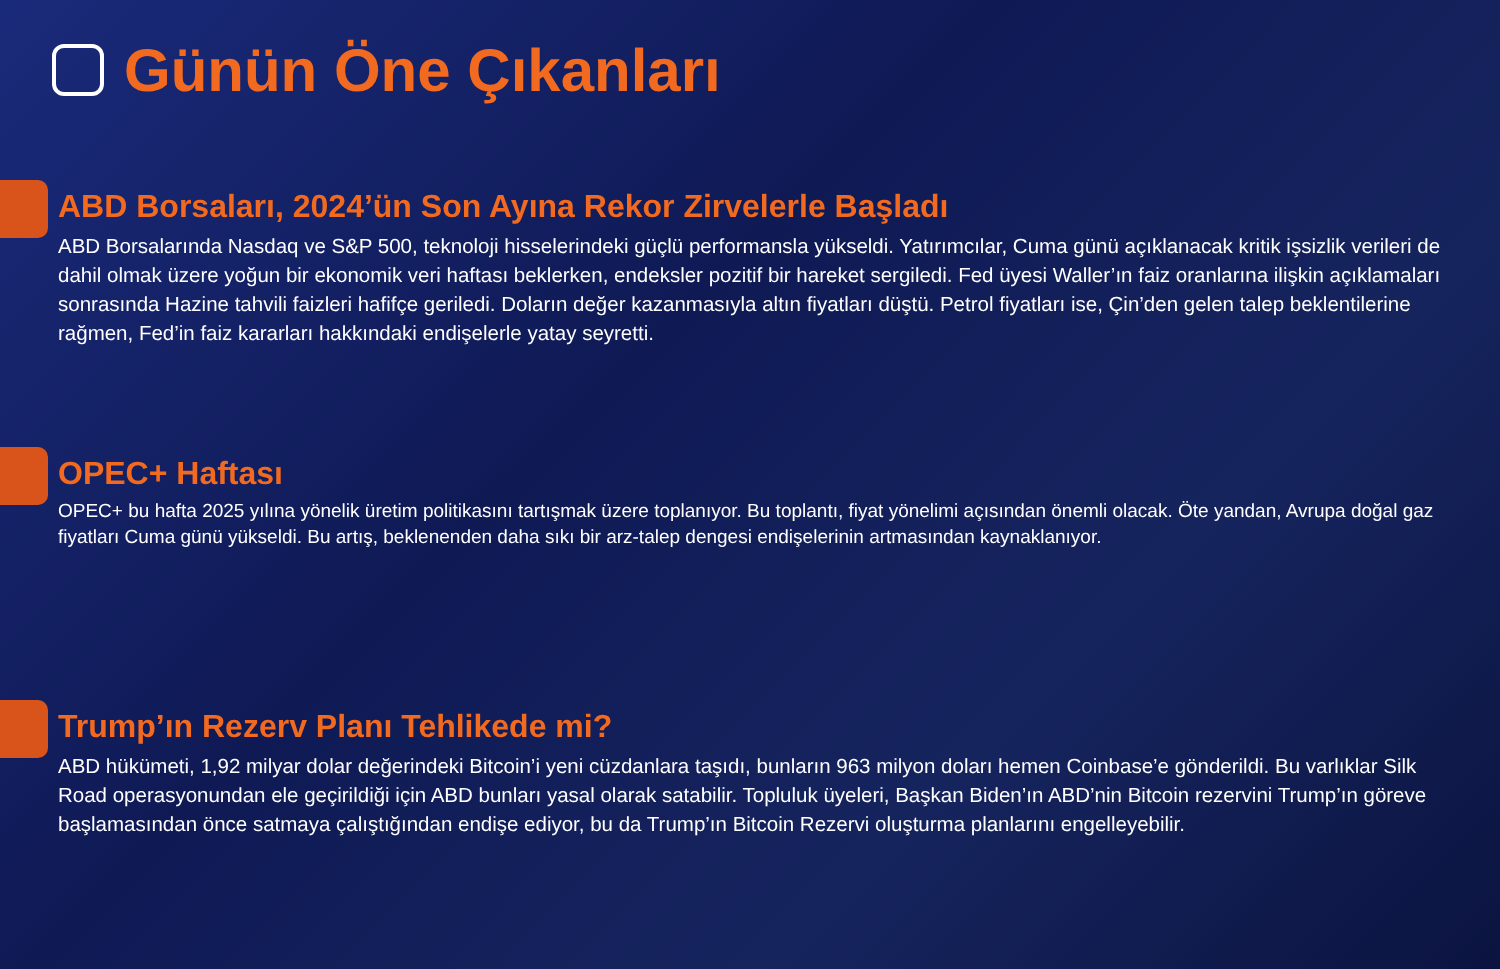Günün Öne Çıkanları
ABD Borsaları, 2024’ün Son Ayına Rekor Zirvelerle Başladı
ABD Borsalarında Nasdaq ve S&P 500, teknoloji hisselerindeki güçlü performansla yükseldi. Yatırımcılar, Cuma günü açıklanacak kritik işsizlik verileri de dahil olmak üzere yoğun bir ekonomik veri haftası beklerken, endeksler pozitif bir hareket sergiledi. Fed üyesi Waller’ın faiz oranlarına ilişkin açıklamaları sonrasında Hazine tahvili faizleri hafifçe geriledi. Doların değer kazanmasıyla altın fiyatları düştü. Petrol fiyatları ise, Çin’den gelen talep beklentilerine rağmen, Fed’in faiz kararları hakkındaki endişelerle yatay seyretti.
OPEC+ Haftası
OPEC+ bu hafta 2025 yılına yönelik üretim politikasını tartışmak üzere toplanıyor. Bu toplantı, fiyat yönelimi açısından önemli olacak. Öte yandan, Avrupa doğal gaz fiyatları Cuma günü yükseldi. Bu artış, beklenenden daha sıkı bir arz-talep dengesi endişelerinin artmasından kaynaklanıyor.
Trump’ın Rezerv Planı Tehlikede mi?
ABD hükümeti, 1,92 milyar dolar değerindeki Bitcoin’i yeni cüzdanlara taşıdı, bunların 963 milyon doları hemen Coinbase’e gönderildi. Bu varlıklar Silk Road operasyonundan ele geçirildiği için ABD bunları yasal olarak satabilir. Topluluk üyeleri, Başkan Biden’ın ABD’nin Bitcoin rezervini Trump’ın göreve başlamasından önce satmaya çalıştığından endişe ediyor, bu da Trump’ın Bitcoin Rezervi oluşturma planlarını engelleyebilir.